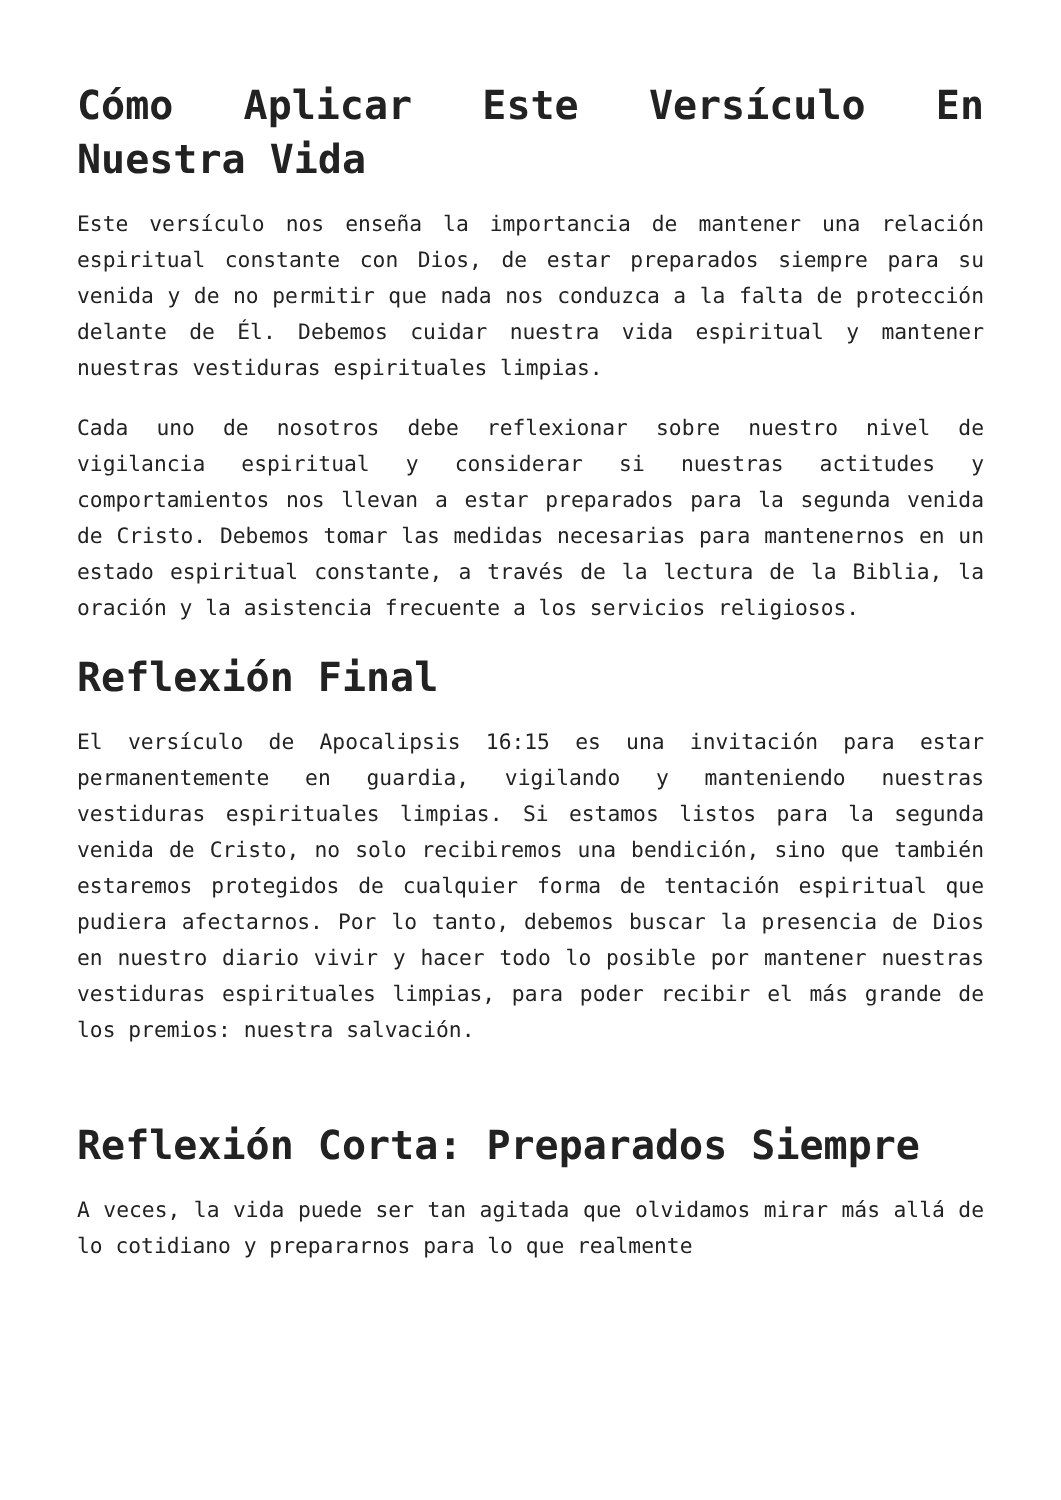Cómo Aplicar Este Versículo En Nuestra Vida
Este versículo nos enseña la importancia de mantener una relación espiritual constante con Dios, de estar preparados siempre para su venida y de no permitir que nada nos conduzca a la falta de protección delante de Él. Debemos cuidar nuestra vida espiritual y mantener nuestras vestiduras espirituales limpias.
Cada uno de nosotros debe reflexionar sobre nuestro nivel de vigilancia espiritual y considerar si nuestras actitudes y comportamientos nos llevan a estar preparados para la segunda venida de Cristo. Debemos tomar las medidas necesarias para mantenernos en un estado espiritual constante, a través de la lectura de la Biblia, la oración y la asistencia frecuente a los servicios religiosos.
Reflexión Final
El versículo de Apocalipsis 16:15 es una invitación para estar permanentemente en guardia, vigilando y manteniendo nuestras vestiduras espirituales limpias. Si estamos listos para la segunda venida de Cristo, no solo recibiremos una bendición, sino que también estaremos protegidos de cualquier forma de tentación espiritual que pudiera afectarnos. Por lo tanto, debemos buscar la presencia de Dios en nuestro diario vivir y hacer todo lo posible por mantener nuestras vestiduras espirituales limpias, para poder recibir el más grande de los premios: nuestra salvación.
Reflexión Corta: Preparados Siempre
A veces, la vida puede ser tan agitada que olvidamos mirar más allá de lo cotidiano y prepararnos para lo que realmente